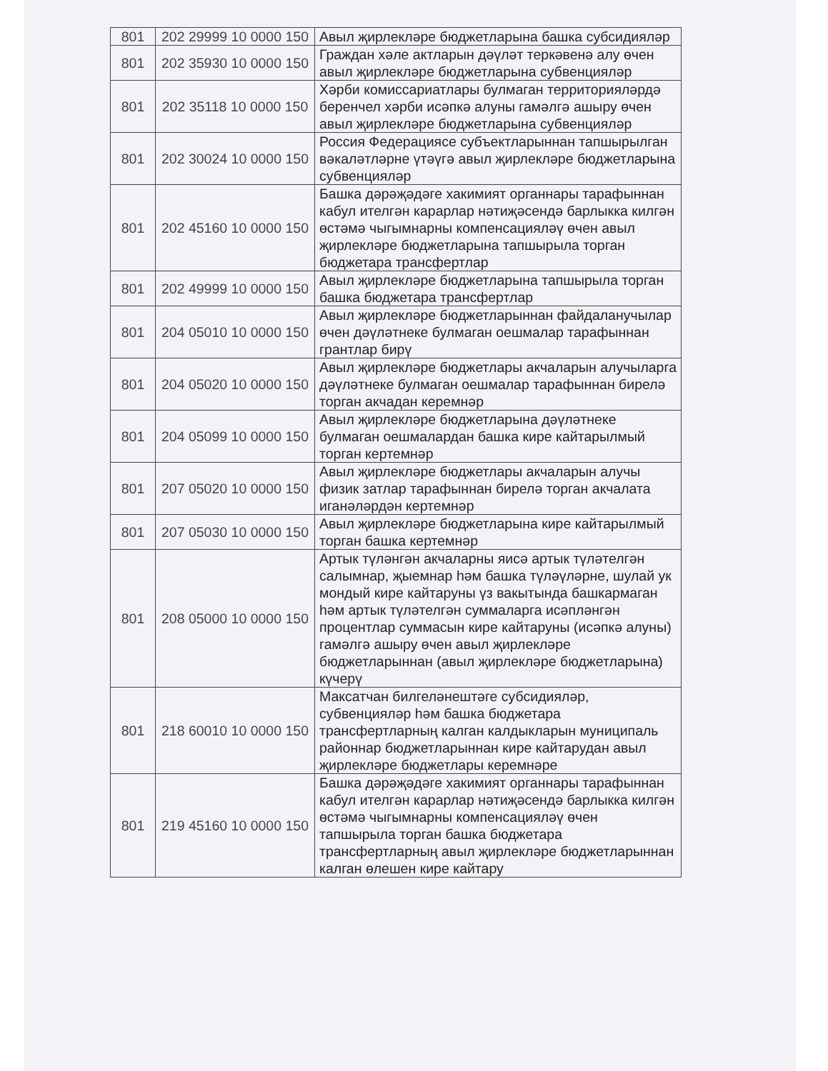| 801 | 202 29999 10 0000 150 | Авыл җирлекләре бюджетларына башка субсидияләр |
| 801 | 202 35930 10 0000 150 | Граждан хәле актларын дәүләт теркәвенә алу өчен авыл җирлекләре бюджетларына субвенцияләр |
| 801 | 202 35118 10 0000 150 | Хәрби комиссариатлары булмаган территорияләрдә беренчел хәрби исәпкә алуны гамәлгә ашыру өчен авыл җирлекләре бюджетларына субвенцияләр |
| 801 | 202 30024 10 0000 150 | Россия Федерациясе субъектларыннан тапшырылган вәкаләтләрне үтәүгә авыл җирлекләре бюджетларына субвенцияләр |
| 801 | 202 45160 10 0000 150 | Башка дәрәҗәдәге хакимият органнары тарафыннан кабул ителгән карарлар нәтиҗәсендә барлыкка килгән өстәмә чыгымнарны компенсацияләү өчен авыл җирлекләре бюджетларына тапшырыла торган бюджетара трансфертлар |
| 801 | 202 49999 10 0000 150 | Авыл җирлекләре бюджетларына тапшырыла торган башка бюджетара трансфертлар |
| 801 | 204 05010 10 0000 150 | Авыл җирлекләре бюджетларыннан файдаланучылар өчен дәүләтнеке булмаган оешмалар тарафыннан грантлар бирү |
| 801 | 204 05020 10 0000 150 | Авыл җирлекләре бюджетлары акчаларын алучыларга дәүләтнеке булмаган оешмалар тарафыннан бирелә торган акчадан керемнәр |
| 801 | 204 05099 10 0000 150 | Авыл җирлекләре бюджетларына дәүләтнеке булмаган оешмалардан башка кире кайтарылмый торган кертемнәр |
| 801 | 207 05020 10 0000 150 | Авыл җирлекләре бюджетлары акчаларын алучы физик затлар тарафыннан бирелә торган акчалата иганәләрдән кертемнәр |
| 801 | 207 05030 10 0000 150 | Авыл җирлекләре бюджетларына кире кайтарылмый торган башка кертемнәр |
| 801 | 208 05000 10 0000 150 | Артык түләнгән акчаларны яисә артык түләтелгән салымнар, җыемнар һәм башка түләүләрне, шулай ук мондый кире кайтаруны үз вакытында башкармаган һәм артык түләтелгән суммаларга исәпләнгән процентлар суммасын кире кайтаруны (исәпкә алуны) гамәлгә ашыру өчен авыл җирлекләре бюджетларыннан (авыл җирлекләре бюджетларына) күчерү |
| 801 | 218 60010 10 0000 150 | Максатчан билгеләнештәге субсидияләр, субвенцияләр һәм башка бюджетара трансфертларның калган калдыкларын муниципаль районнар бюджетларыннан кире кайтарудан авыл җирлекләре бюджетлары керемнәре |
| 801 | 219 45160 10 0000 150 | Башка дәрәҗәдәге хакимият органнары тарафыннан кабул ителгән карарлар нәтиҗәсендә барлыкка килгән өстәмә чыгымнарны компенсацияләү өчен тапшырыла торган башка бюджетара трансфертларның авыл җирлекләре бюджетларыннан калган өлешен кире кайтару |